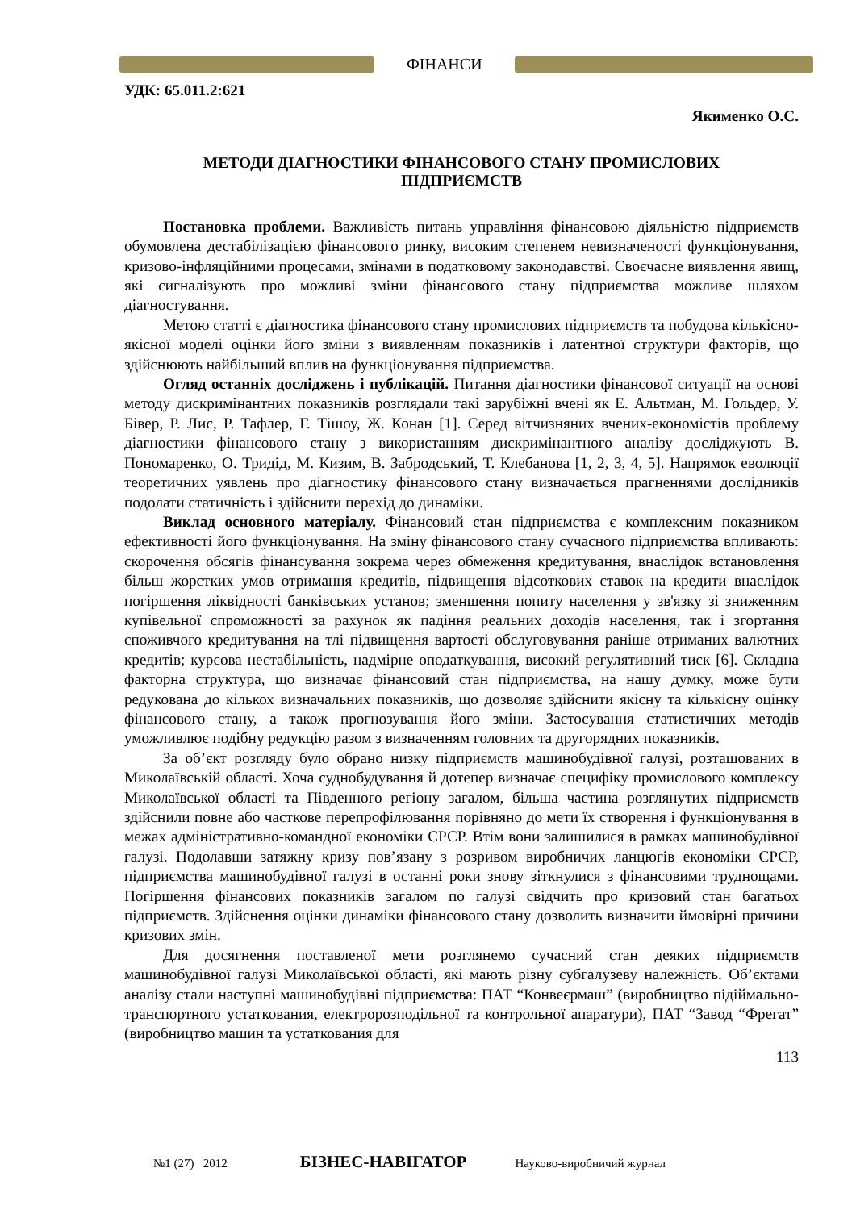ФІНАНСИ
УДК: 65.011.2:621
Якименко О.С.
МЕТОДИ ДІАГНОСТИКИ ФІНАНСОВОГО СТАНУ ПРОМИСЛОВИХ
ПІДПРИЄМСТВ
Постановка проблеми. Важливість питань управління фінансовою діяльністю підприємств обумовлена дестабілізацією фінансового ринку, високим степенем невизначеності функціонування, кризово-інфляційними процесами, змінами в податковому законодавстві. Своєчасне виявлення явищ, які сигналізують про можливі зміни фінансового стану підприємства можливе шляхом діагностування.
Метою статті є діагностика фінансового стану промислових підприємств та побудова кількісно-якісної моделі оцінки його зміни з виявленням показників і латентної структури факторів, що здійснюють найбільший вплив на функціонування підприємства.
Огляд останніх досліджень і публікацій. Питання діагностики фінансової ситуації на основі методу дискримінантних показників розглядали такі зарубіжні вчені як Е. Альтман, М. Гольдер, У. Бівер, Р. Лис, Р. Тафлер, Г. Тішоу, Ж. Конан [1]. Серед вітчизняних вчених-економістів проблему діагностики фінансового стану з використанням дискримінантного аналізу досліджують В. Пономаренко, О. Тридід, М. Кизим, В. Забродський, Т. Клебанова [1, 2, 3, 4, 5]. Напрямок еволюції теоретичних уявлень про діагностику фінансового стану визначається прагненнями дослідників подолати статичність і здійснити перехід до динаміки.
Виклад основного матеріалу. Фінансовий стан підприємства є комплексним показником ефективності його функціонування. На зміну фінансового стану сучасного підприємства впливають: скорочення обсягів фінансування зокрема через обмеження кредитування, внаслідок встановлення більш жорстких умов отримання кредитів, підвищення відсоткових ставок на кредити внаслідок погіршення ліквідності банківських установ; зменшення попиту населення у зв'язку зі зниженням купівельної спроможності за рахунок як падіння реальних доходів населення, так і згортання споживчого кредитування на тлі підвищення вартості обслуговування раніше отриманих валютних кредитів; курсова нестабільність, надмірне оподаткування, високий регулятивний тиск [6]. Складна факторна структура, що визначає фінансовий стан підприємства, на нашу думку, може бути редукована до кількох визначальних показників, що дозволяє здійснити якісну та кількісну оцінку фінансового стану, а також прогнозування його зміни. Застосування статистичних методів уможливлює подібну редукцію разом з визначенням головних та другорядних показників.
За об’єкт розгляду було обрано низку підприємств машинобудівної галузі, розташованих в Миколаївській області. Хоча суднобудування й дотепер визначає специфіку промислового комплексу Миколаївської області та Південного регіону загалом, більша частина розглянутих підприємств здійснили повне або часткове перепрофілювання порівняно до мети їх створення і функціонування в межах адміністративно-командної економіки СРСР. Втім вони залишилися в рамках машинобудівної галузі. Подолавши затяжну кризу пов’язану з розривом виробничих ланцюгів економіки СРСР, підприємства машинобудівної галузі в останні роки знову зіткнулися з фінансовими труднощами. Погіршення фінансових показників загалом по галузі свідчить про кризовий стан багатьох підприємств. Здійснення оцінки динаміки фінансового стану дозволить визначити ймовірні причини кризових змін.
Для досягнення поставленої мети розглянемо сучасний стан деяких підприємств машинобудівної галузі Миколаївської області, які мають різну субгалузеву належність. Об’єктами аналізу стали наступні машинобудівні підприємства: ПАТ “Конвеєрмаш” (виробництво підіймально-транспортного устаткования, електророзподільної та контрольної апаратури), ПАТ “Завод “Фрегат” (виробництво машин та устаткования для
113
№1 (27) 2012 БІЗНЕС-НАВІГАТОР Науково-виробничий журнал